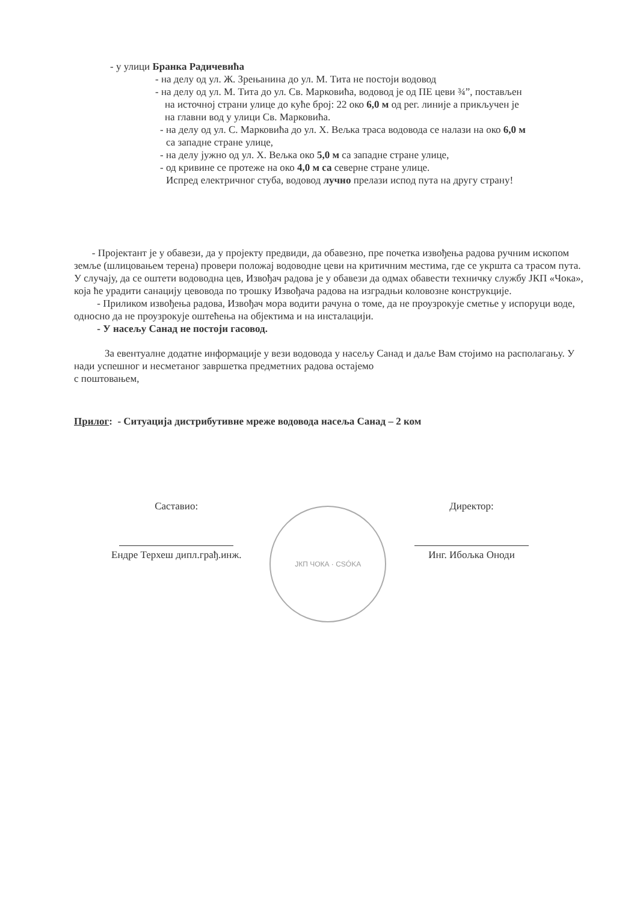- у улици Бранка Радичевића
- на делу од ул. Ж. Зрењанина до ул. М. Тита не постоји водовод
- на делу од ул. М. Тита до ул. Св. Марковића, водовод је од ПЕ цеви ¾”, постављен
на источној страни улице до куће број: 22 око 6,0 м од рег. линије а прикључен је
на главни вод у улици Св. Марковића.
- на делу од ул. С. Марковића до ул. Х. Вељка траса водовода се налази на око 6,0 м
са западне стране улице,
- на делу јужно од ул. Х. Вељка око 5,0 м са западне стране улице,
- од кривине се протеже на око 4,0 м са северне стране улице.
Испред електричног стуба, водовод лучно прелази испод пута на другу страну!
- Пројектант је у обавези, да у пројекту предвиди, да обавезно, пре почетка извођења радова ручним ископом земље (шлицовањем терена) провери положај водоводне цеви на критичним местима, где се укршта са трасом пута.
У случају, да се оштети водоводна цев, Извођач радова је у обавези да одмах обавести техничку службу ЈКП «Чока», која ће урадити санацију цевовода по трошку Извођача радова на изградњи коловозне конструкције.
- Приликом извођења радова, Извођач мора водити рачуна о томе, да не проузрокује сметње у испоруци воде, односно да не проузрокује оштећења на објектима и на инсталацији.
- У насељу Санад не постоји гасовод.
За евентуалне додатне информације у вези водовода у насељу Санад и даље Вам стојимо на располагању. У нади успешног и несметаног завршетка предметних радова остајемо
с поштовањем,
Прилог: - Ситуација дистрибутивне мреже водовода насеља Санад – 2 ком
Саставио:
Ендре Терхеш дипл.грађ.инж.
ЈКП ЧОКА · CSÓKA
Директор:
Инг. Ибољка Оноди